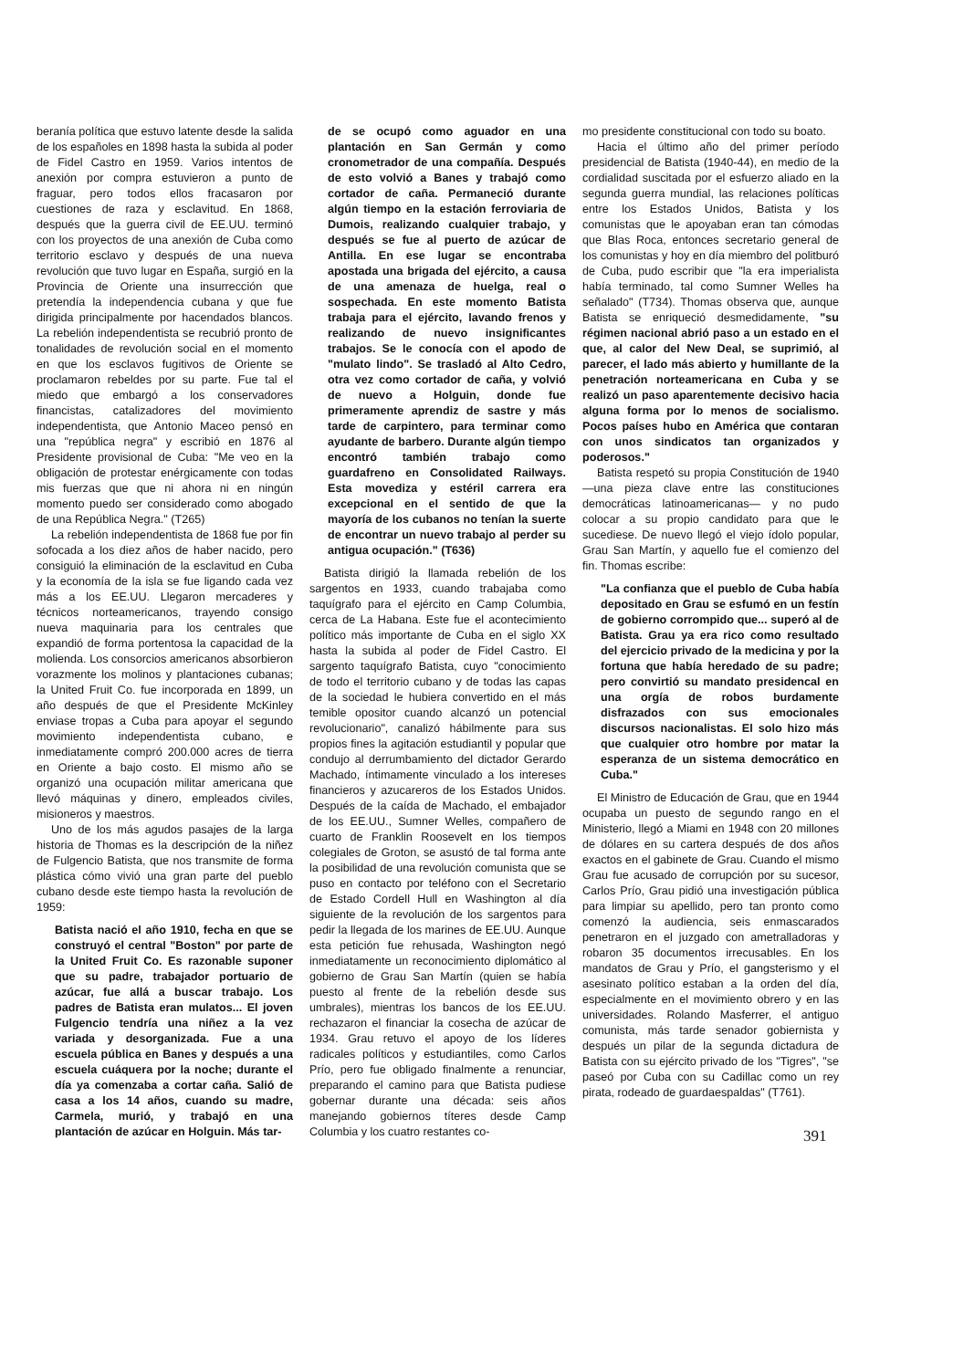beranía política que estuvo latente desde la salida de los españoles en 1898 hasta la subida al poder de Fidel Castro en 1959. Varios intentos de anexión por compra estuvieron a punto de fraguar, pero todos ellos fracasaron por cuestiones de raza y esclavitud. En 1868, después que la guerra civil de EE.UU. terminó con los proyectos de una anexión de Cuba como territorio esclavo y después de una nueva revolución que tuvo lugar en España, surgió en la Provincia de Oriente una insurrección que pretendía la independencia cubana y que fue dirigida principalmente por hacendados blancos. La rebelión independentista se recubrió pronto de tonalidades de revolución social en el momento en que los esclavos fugitivos de Oriente se proclamaron rebeldes por su parte. Fue tal el miedo que embargó a los conservadores financistas, catalizadores del movimiento independentista, que Antonio Maceo pensó en una "república negra" y escribió en 1876 al Presidente provisional de Cuba: "Me veo en la obligación de protestar enérgicamente con todas mis fuerzas que que ni ahora ni en ningún momento puedo ser considerado como abogado de una República Negra." (T265)
La rebelión independentista de 1868 fue por fin sofocada a los diez años de haber nacido, pero consiguió la eliminación de la esclavitud en Cuba y la economía de la isla se fue ligando cada vez más a los EE.UU. Llegaron mercaderes y técnicos norteamericanos, trayendo consigo nueva maquinaria para los centrales que expandió de forma portentosa la capacidad de la molienda. Los consorcios americanos absorbieron vorazmente los molinos y plantaciones cubanas; la United Fruit Co. fue incorporada en 1899, un año después de que el Presidente McKinley enviase tropas a Cuba para apoyar el segundo movimiento independentista cubano, e inmediatamente compró 200.000 acres de tierra en Oriente a bajo costo. El mismo año se organizó una ocupación militar americana que llevó máquinas y dinero, empleados civiles, misioneros y maestros.
Uno de los más agudos pasajes de la larga historia de Thomas es la descripción de la niñez de Fulgencio Batista, que nos transmite de forma plástica cómo vivió una gran parte del pueblo cubano desde este tiempo hasta la revolución de 1959:
Batista nació el año 1910, fecha en que se construyó el central "Boston" por parte de la United Fruit Co. Es razonable suponer que su padre, trabajador portuario de azúcar, fue allá a buscar trabajo. Los padres de Batista eran mulatos... El joven Fulgencio tendría una niñez a la vez variada y desorganizada. Fue a una escuela pública en Banes y después a una escuela cuáquera por la noche; durante el día ya comenzaba a cortar caña. Salió de casa a los 14 años, cuando su madre, Carmela, murió, y trabajó en una plantación de azúcar en Holguin. Más tar-
de se ocupó como aguador en una plantación en San Germán y como cronometrador de una compañía. Después de esto volvió a Banes y trabajó como cortador de caña. Permaneció durante algún tiempo en la estación ferroviaria de Dumois, realizando cualquier trabajo, y después se fue al puerto de azúcar de Antilla. En ese lugar se encontraba apostada una brigada del ejército, a causa de una amenaza de huelga, real o sospechada. En este momento Batista trabaja para el ejército, lavando frenos y realizando de nuevo insignificantes trabajos. Se le conocía con el apodo de "mulato lindo". Se trasladó al Alto Cedro, otra vez como cortador de caña, y volvió de nuevo a Holguin, donde fue primeramente aprendiz de sastre y más tarde de carpintero, para terminar como ayudante de barbero. Durante algún tiempo encontró también trabajo como guardafreno en Consolidated Railways. Esta movediza y estéril carrera era excepcional en el sentido de que la mayoría de los cubanos no tenían la suerte de encontrar un nuevo trabajo al perder su antigua ocupación." (T636)
Batista dirigió la llamada rebelión de los sargentos en 1933, cuando trabajaba como taquígrafo para el ejército en Camp Columbia, cerca de La Habana. Este fue el acontecimiento político más importante de Cuba en el siglo XX hasta la subida al poder de Fidel Castro. El sargento taquígrafo Batista, cuyo "conocimiento de todo el territorio cubano y de todas las capas de la sociedad le hubiera convertido en el más temible opositor cuando alcanzó un potencial revolucionario", canalizó hábilmente para sus propios fines la agitación estudiantil y popular que condujo al derrumbamiento del dictador Gerardo Machado, íntimamente vinculado a los intereses financieros y azucareros de los Estados Unidos. Después de la caída de Machado, el embajador de los EE.UU., Sumner Welles, compañero de cuarto de Franklin Roosevelt en los tiempos colegiales de Groton, se asustó de tal forma ante la posibilidad de una revolución comunista que se puso en contacto por teléfono con el Secretario de Estado Cordell Hull en Washington al día siguiente de la revolución de los sargentos para pedir la llegada de los marines de EE.UU. Aunque esta petición fue rehusada, Washington negó inmediatamente un reconocimiento diplomático al gobierno de Grau San Martín (quien se había puesto al frente de la rebelión desde sus umbrales), mientras los bancos de los EE.UU. rechazaron el financiar la cosecha de azúcar de 1934. Grau retuvo el apoyo de los líderes radicales políticos y estudiantiles, como Carlos Prío, pero fue obligado finalmente a renunciar, preparando el camino para que Batista pudiese gobernar durante una década: seis años manejando gobiernos títeres desde Camp Columbia y los cuatro restantes co-
mo presidente constitucional con todo su boato.
Hacia el último año del primer período presidencial de Batista (1940-44), en medio de la cordialidad suscitada por el esfuerzo aliado en la segunda guerra mundial, las relaciones políticas entre los Estados Unidos, Batista y los comunistas que le apoyaban eran tan cómodas que Blas Roca, entonces secretario general de los comunistas y hoy en día miembro del politburó de Cuba, pudo escribir que "la era imperialista había terminado, tal como Sumner Welles ha señalado" (T734). Thomas observa que, aunque Batista se enriqueció desmedidamente, "su régimen nacional abrió paso a un estado en el que, al calor del New Deal, se suprimió, al parecer, el lado más abierto y humillante de la penetración norteamericana en Cuba y se realizó un paso aparentemente decisivo hacia alguna forma por lo menos de socialismo. Pocos países hubo en América que contaran con unos sindicatos tan organizados y poderosos."
Batista respetó su propia Constitución de 1940 —una pieza clave entre las constituciones democráticas latinoamericanas— y no pudo colocar a su propio candidato para que le sucediese. De nuevo llegó el viejo ídolo popular, Grau San Martín, y aquello fue el comienzo del fin. Thomas escribe:
"La confianza que el pueblo de Cuba había depositado en Grau se esfumó en un festín de gobierno corrompido que... superó al de Batista. Grau ya era rico como resultado del ejercicio privado de la medicina y por la fortuna que había heredado de su padre; pero convirtió su mandato presidencal en una orgía de robos burdamente disfrazados con sus emocionales discursos nacionalistas. El solo hizo más que cualquier otro hombre por matar la esperanza de un sistema democrático en Cuba."
El Ministro de Educación de Grau, que en 1944 ocupaba un puesto de segundo rango en el Ministerio, llegó a Miami en 1948 con 20 millones de dólares en su cartera después de dos años exactos en el gabinete de Grau. Cuando el mismo Grau fue acusado de corrupción por su sucesor, Carlos Prío, Grau pidió una investigación pública para limpiar su apellido, pero tan pronto como comenzó la audiencia, seis enmascarados penetraron en el juzgado con ametralladoras y robaron 35 documentos irrecusables. En los mandatos de Grau y Prío, el gangsterismo y el asesinato político estaban a la orden del día, especialmente en el movimiento obrero y en las universidades. Rolando Masferrer, el antiguo comunista, más tarde senador gobiernista y después un pilar de la segunda dictadura de Batista con su ejército privado de los "Tigres", "se paseó por Cuba con su Cadillac como un rey pirata, rodeado de guardaespaldas" (T761).
391